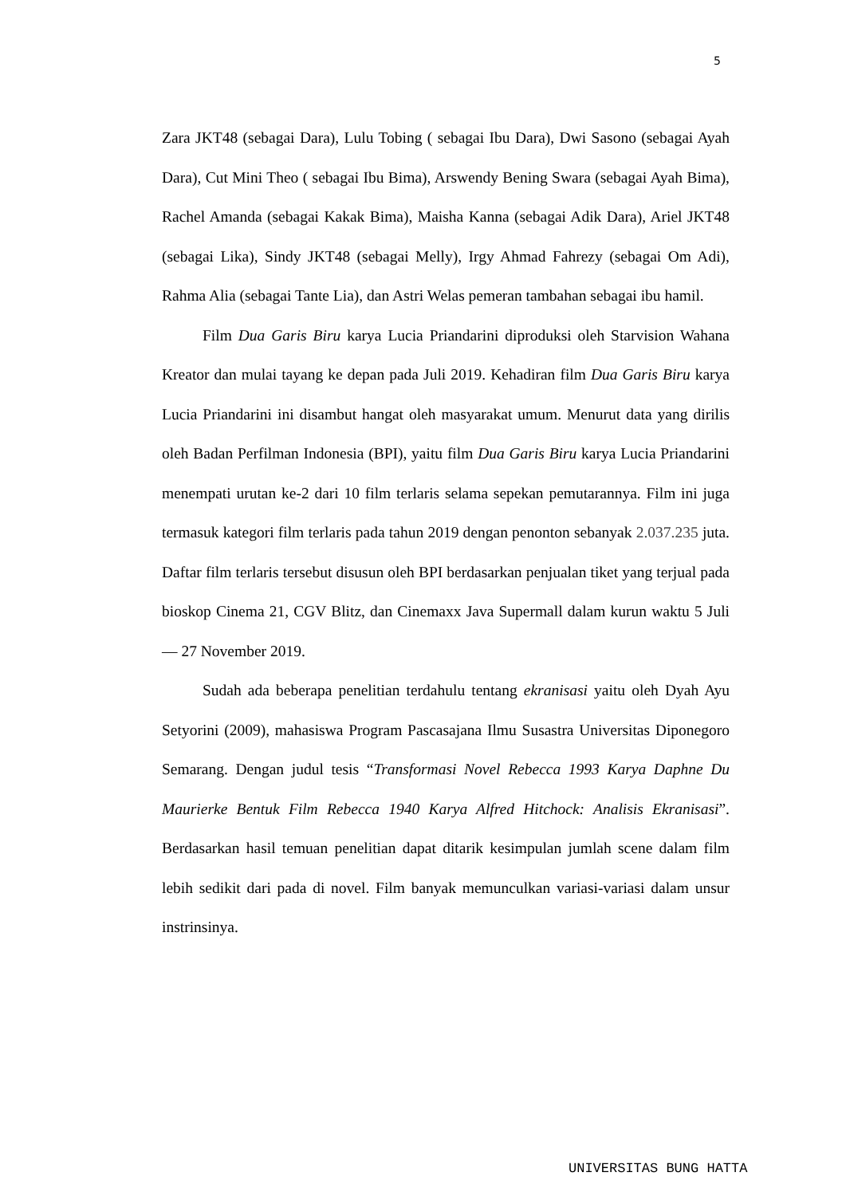5
Zara JKT48 (sebagai Dara), Lulu Tobing ( sebagai Ibu Dara), Dwi Sasono (sebagai Ayah Dara), Cut Mini Theo ( sebagai Ibu Bima), Arswendy Bening Swara (sebagai Ayah Bima), Rachel Amanda (sebagai Kakak Bima), Maisha Kanna (sebagai Adik Dara), Ariel JKT48 (sebagai Lika), Sindy JKT48 (sebagai Melly), Irgy Ahmad Fahrezy (sebagai Om Adi), Rahma Alia (sebagai Tante Lia), dan Astri Welas pemeran tambahan sebagai ibu hamil.
Film Dua Garis Biru karya Lucia Priandarini diproduksi oleh Starvision Wahana Kreator dan mulai tayang ke depan pada Juli 2019. Kehadiran film Dua Garis Biru karya Lucia Priandarini ini disambut hangat oleh masyarakat umum. Menurut data yang dirilis oleh Badan Perfilman Indonesia (BPI), yaitu film Dua Garis Biru karya Lucia Priandarini menempati urutan ke-2 dari 10 film terlaris selama sepekan pemutarannya. Film ini juga termasuk kategori film terlaris pada tahun 2019 dengan penonton sebanyak 2.037.235 juta. Daftar film terlaris tersebut disusun oleh BPI berdasarkan penjualan tiket yang terjual pada bioskop Cinema 21, CGV Blitz, dan Cinemaxx Java Supermall dalam kurun waktu 5 Juli— 27 November 2019.
Sudah ada beberapa penelitian terdahulu tentang ekranisasi yaitu oleh Dyah Ayu Setyorini (2009), mahasiswa Program Pascasajana Ilmu Susastra Universitas Diponegoro Semarang. Dengan judul tesis “Transformasi Novel Rebecca 1993 Karya Daphne Du Maurierke Bentuk Film Rebecca 1940 Karya Alfred Hitchock: Analisis Ekranisasi”. Berdasarkan hasil temuan penelitian dapat ditarik kesimpulan jumlah scene dalam film lebih sedikit dari pada di novel. Film banyak memunculkan variasi-variasi dalam unsur instrinsinya.
UNIVERSITAS BUNG HATTA